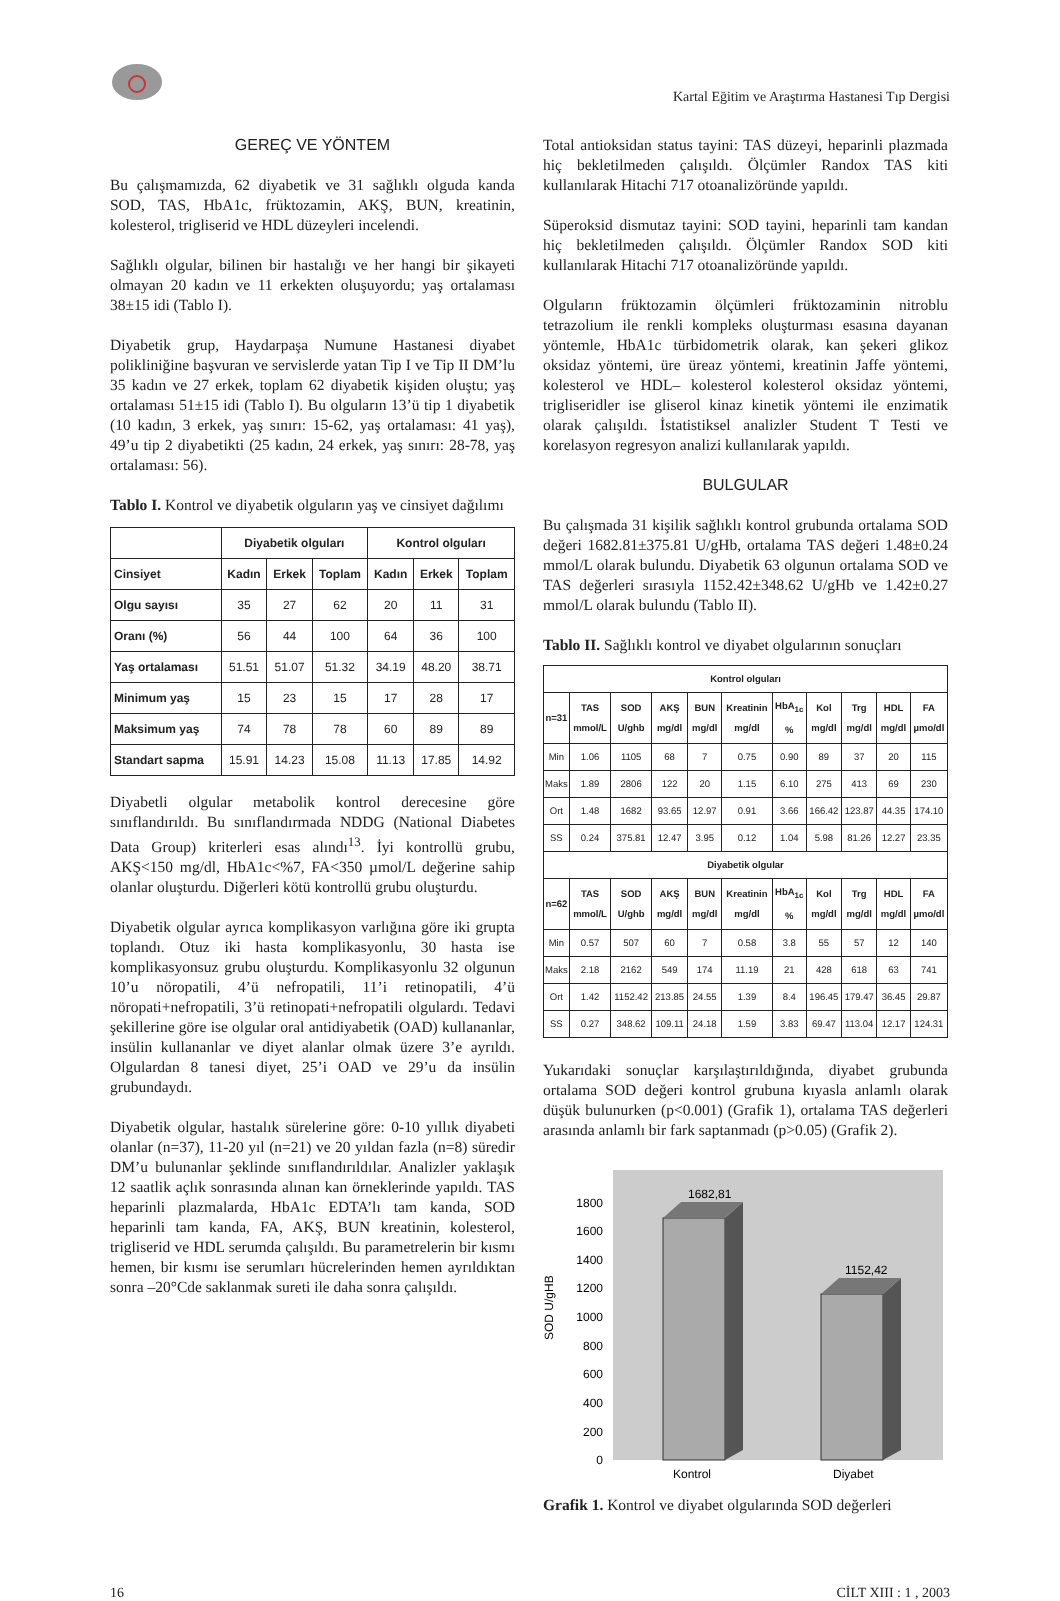Kartal Eğitim ve Araştırma Hastanesi Tıp Dergisi
GEREÇ VE YÖNTEM
Bu çalışmamızda, 62 diyabetik ve 31 sağlıklı olguda kanda SOD, TAS, HbA1c, früktozamin, AKŞ, BUN, kreatinin, kolesterol, trigliserid ve HDL düzeyleri incelendi.
Sağlıklı olgular, bilinen bir hastalığı ve her hangi bir şikayeti olmayan 20 kadın ve 11 erkekten oluşuyordu; yaş ortalaması 38±15 idi (Tablo I).
Diyabetik grup, Haydarpaşa Numune Hastanesi diyabet polikliniğine başvuran ve servislerde yatan Tip I ve Tip II DM’lu 35 kadın ve 27 erkek, toplam 62 diyabetik kişiden oluştu; yaş ortalaması 51±15 idi (Tablo I). Bu olguların 13’ü tip 1 diyabetik (10 kadın, 3 erkek, yaş sınırı: 15-62, yaş ortalaması: 41 yaş), 49’u tip 2 diyabetikti (25 kadın, 24 erkek, yaş sınırı: 28-78, yaş ortalaması: 56).
Tablo I. Kontrol ve diyabetik olguların yaş ve cinsiyet dağılımı
| | Diyabetik olguları | | | Kontrol olguları | | |
| --- | --- | --- | --- | --- | --- | --- |
| Cinsiyet | Kadın | Erkek | Toplam | Kadın | Erkek | Toplam |
| Olgu sayısı | 35 | 27 | 62 | 20 | 11 | 31 |
| Oranı (%) | 56 | 44 | 100 | 64 | 36 | 100 |
| Yaş ortalaması | 51.51 | 51.07 | 51.32 | 34.19 | 48.20 | 38.71 |
| Minimum yaş | 15 | 23 | 15 | 17 | 28 | 17 |
| Maksimum yaş | 74 | 78 | 78 | 60 | 89 | 89 |
| Standart sapma | 15.91 | 14.23 | 15.08 | 11.13 | 17.85 | 14.92 |
Diyabetli olgular metabolik kontrol derecesine göre sınıflandırıldı. Bu sınıflandırmada NDDG (National Diabetes Data Group) kriterleri esas alındı<sup>13</sup>. İyi kontrollü grubu, AKŞ<150 mg/dl, HbA1c<%7, FA<350 µmol/L değerine sahip olanlar oluşturdu. Diğerleri kötü kontrollü grubu oluşturdu.
Diyabetik olgular ayrıca komplikasyon varlığına göre iki grupta toplandı. Otuz iki hasta komplikasyonlu, 30 hasta ise komplikasyonsuz grubu oluşturdu. Komplikasyonlu 32 olgunun 10’u nöropatili, 4’ü nefropatili, 11’i retinopatili, 4’ü nöropati+nefropatili, 3’ü retinopati+nefropatili olgulardı. Tedavi şekillerine göre ise olgular oral antidiyabetik (OAD) kullananlar, insülin kullananlar ve diyet alanlar olmak üzere 3’e ayrıldı. Olgulardan 8 tanesi diyet, 25’i OAD ve 29’u da insülin grubundaydı.
Diyabetik olgular, hastalık sürelerine göre: 0-10 yıllık diyabeti olanlar (n=37), 11-20 yıl (n=21) ve 20 yıldan fazla (n=8) süredir DM’u bulunanlar şeklinde sınıflandırıldılar. Analizler yaklaşık 12 saatlik açlık sonrasında alınan kan örneklerinde yapıldı. TAS heparinli plazmalarda, HbA1c EDTA’lı tam kanda, SOD heparinli tam kanda, FA, AKŞ, BUN kreatinin, kolesterol, trigliserid ve HDL serumda çalışıldı. Bu parametrelerin bir kısmı hemen, bir kısmı ise serumları hücrelerinden hemen ayrıldıktan sonra –20°Cde saklanmak sureti ile daha sonra çalışıldı.
Total antioksidan status tayini: TAS düzeyi, heparinli plazmada hiç bekletilmeden çalışıldı. Ölçümler Randox TAS kiti kullanılarak Hitachi 717 otoanalizöründe yapıldı.
Süperoksid dismutaz tayini: SOD tayini, heparinli tam kandan hiç bekletilmeden çalışıldı. Ölçümler Randox SOD kiti kullanılarak Hitachi 717 otoanalizöründe yapıldı.
Olguların früktozamin ölçümleri früktozaminin nitroblu tetrazolium ile renkli kompleks oluşturması esasına dayanan yöntemle, HbA1c türbidometrik olarak, kan şekeri glikoz oksidaz yöntemi, üre üreaz yöntemi, kreatinin Jaffe yöntemi, kolesterol ve HDL– kolesterol kolesterol oksidaz yöntemi, trigliseridler ise gliserol kinaz kinetik yöntemi ile enzimatik olarak çalışıldı. İstatistiksel analizler Student T Testi ve korelasyon regresyon analizi kullanılarak yapıldı.
BULGULAR
Bu çalışmada 31 kişilik sağlıklı kontrol grubunda ortalama SOD değeri 1682.81±375.81 U/gHb, ortalama TAS değeri 1.48±0.24 mmol/L olarak bulundu. Diyabetik 63 olgunun ortalama SOD ve TAS değerleri sırasıyla 1152.42±348.62 U/gHb ve 1.42±0.27 mmol/L olarak bulundu (Tablo II).
Tablo II. Sağlıklı kontrol ve diyabet olgularının sonuçları
| Kontrol olguları | | | | | | | | | | |
| --- | --- | --- | --- | --- | --- | --- | --- | --- | --- | --- |
| n=31 | TAS mmol/L | SOD U/ghb | AKŞ mg/dl | BUN mg/dl | Kreatinin mg/dl | HbA<sub>1c</sub> % | Kol mg/dl | Trg mg/dl | HDL mg/dl | FA µmo/dl |
| Min | 1.06 | 1105 | 68 | 7 | 0.75 | 0.90 | 89 | 37 | 20 | 115 |
| Maks | 1.89 | 2806 | 122 | 20 | 1.15 | 6.10 | 275 | 413 | 69 | 230 |
| Ort | 1.48 | 1682 | 93.65 | 12.97 | 0.91 | 3.66 | 166.42 | 123.87 | 44.35 | 174.10 |
| SS | 0.24 | 375.81 | 12.47 | 3.95 | 0.12 | 1.04 | 5.98 | 81.26 | 12.27 | 23.35 |
| Diyabetik olgular | | | | | | | | | | |
| n=62 | TAS mmol/L | SOD U/ghb | AKŞ mg/dl | BUN mg/dl | Kreatinin mg/dl | HbA<sub>1c</sub> % | Kol mg/dl | Trg mg/dl | HDL mg/dl | FA µmo/dl |
| Min | 0.57 | 507 | 60 | 7 | 0.58 | 3.8 | 55 | 57 | 12 | 140 |
| Maks | 2.18 | 2162 | 549 | 174 | 11.19 | 21 | 428 | 618 | 63 | 741 |
| Ort | 1.42 | 1152.42 | 213.85 | 24.55 | 1.39 | 8.4 | 196.45 | 179.47 | 36.45 | 29.87 |
| SS | 0.27 | 348.62 | 109.11 | 24.18 | 1.59 | 3.83 | 69.47 | 113.04 | 12.17 | 124.31 |
Yukarıdaki sonuçlar karşılaştırıldığında, diyabet grubunda ortalama SOD değeri kontrol grubuna kıyasla anlamlı olarak düşük bulunurken (p<0.001) (Grafik 1), ortalama TAS değerleri arasında anlamlı bir fark saptanmadı (p>0.05) (Grafik 2).
SOD U/gHB
0
200
400
600
800
1000
1200
1400
1600
1800
1682,81
1152,42
Kontrol
Diyabet
Grafik 1. Kontrol ve diyabet olgularında SOD değerleri
16 CİLT XIII : 1 , 2003